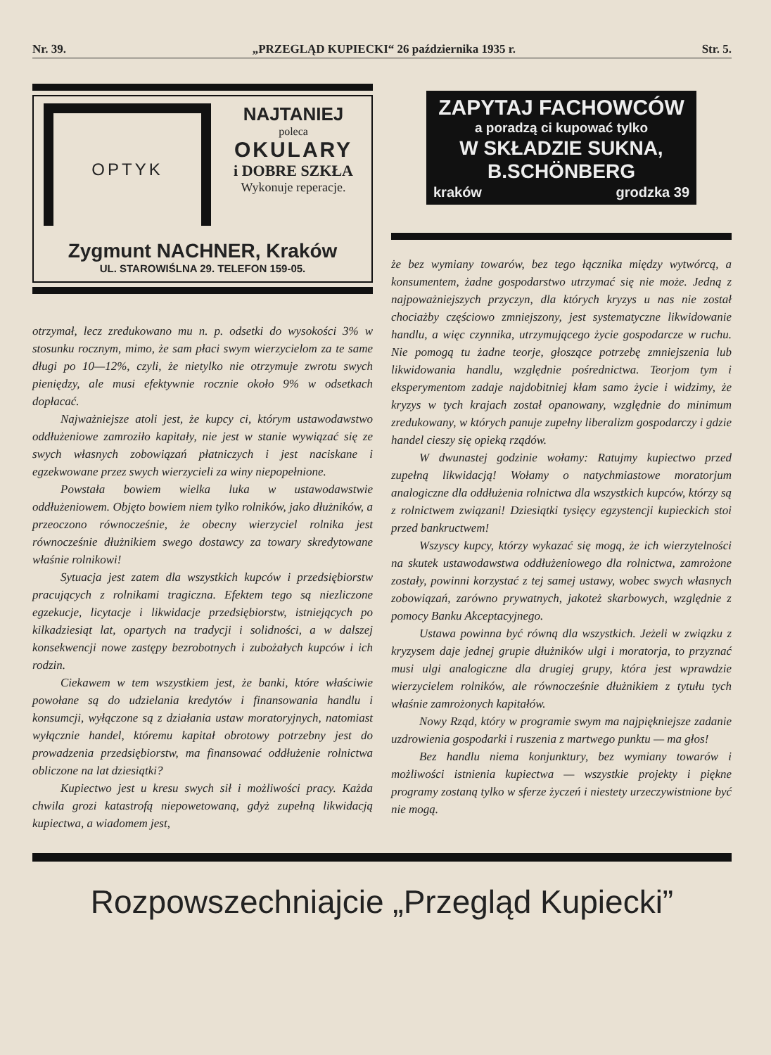Nr. 39. „PRZEGLĄD KUPIECKI“ 26 października 1935 r. Str. 5.
OPTYK
NAJTANIEJ
poleca
OKULARY
i DOBRE SZKŁA
Wykonuje reperacje.
Zygmunt NACHNER, Kraków
UL. STAROWIŚLNA 29. TELEFON 159-05.
otrzymał, lecz zredukowano mu n. p. odsetki do wysokości 3% w stosunku rocznym, mimo, że sam płaci swym wierzycielom za te same długi po 10—12%, czyli, że nietylko nie otrzymuje zwrotu swych pieniędzy, ale musi efektywnie rocznie około 9% w odsetkach dopłacać.
Najważniejsze atoli jest, że kupcy ci, którym ustawodawstwo oddłużeniowe zamroziło kapitały, nie jest w stanie wywiązać się ze swych własnych zobowiązań płatniczych i jest naciskane i egzekwowane przez swych wierzycieli za winy niepopełnione.
Powstała bowiem wielka luka w ustawodawstwie oddłużeniowem. Objęto bowiem niem tylko rolników, jako dłużników, a przeoczono równocześnie, że obecny wierzyciel rolnika jest równocześnie dłużnikiem swego dostawcy za towary skredytowane właśnie rolnikowi!
Sytuacja jest zatem dla wszystkich kupców i przedsiębiorstw pracujących z rolnikami tragiczna. Efektem tego są niezliczone egzekucje, licytacje i likwidacje przedsiębiorstw, istniejących po kilkadziesiąt lat, opartych na tradycji i solidności, a w dalszej konsekwencji nowe zastępy bezrobotnych i zubożałych kupców i ich rodzin.
Ciekawem w tem wszystkiem jest, że banki, które właściwie powołane są do udzielania kredytów i finansowania handlu i konsumcji, wyłączone są z działania ustaw moratoryjnych, natomiast wyłącznie handel, któremu kapitał obrotowy potrzebny jest do prowadzenia przedsiębiorstw, ma finansować oddłużenie rolnictwa obliczone na lat dziesiątki?
Kupiectwo jest u kresu swych sił i możliwości pracy. Każda chwila grozi katastrofą niepowetowaną, gdyż zupełną likwidacją kupiectwa, a wiadomem jest,
ZAPYTAJ FACHOWCÓW
a poradzą ci kupować tylko
W SKŁADZIE SUKNA, B.SCHÖNBERG
kraków grodzka 39
że bez wymiany towarów, bez tego łącznika między wytwórcą, a konsumentem, żadne gospodarstwo utrzymać się nie może. Jedną z najpoważniejszych przyczyn, dla których kryzys u nas nie został chociażby częściowo zmniejszony, jest systematyczne likwidowanie handlu, a więc czynnika, utrzymującego życie gospodarcze w ruchu. Nie pomogą tu żadne teorje, głoszące potrzebę zmniejszenia lub likwidowania handlu, względnie pośrednictwa. Teorjom tym i eksperymentom zadaje najdobitniej kłam samo życie i widzimy, że kryzys w tych krajach został opanowany, względnie do minimum zredukowany, w których panuje zupełny liberalizm gospodarczy i gdzie handel cieszy się opieką rządów.
W dwunastej godzinie wołamy: Ratujmy kupiectwo przed zupełną likwidacją! Wołamy o natychmiastowe moratorjum analogiczne dla oddłużenia rolnictwa dla wszystkich kupców, którzy są z rolnictwem związani! Dziesiątki tysięcy egzystencji kupieckich stoi przed bankructwem!
Wszyscy kupcy, którzy wykazać się mogą, że ich wierzytelności na skutek ustawodawstwa oddłużeniowego dla rolnictwa, zamrożone zostały, powinni korzystać z tej samej ustawy, wobec swych własnych zobowiązań, zarówno prywatnych, jakoteż skarbowych, względnie z pomocy Banku Akceptacyjnego.
Ustawa powinna być równą dla wszystkich. Jeżeli w związku z kryzysem daje jednej grupie dłużników ulgi i moratorja, to przyznać musi ulgi analogiczne dla drugiej grupy, która jest wprawdzie wierzycielem rolników, ale równocześnie dłużnikiem z tytułu tych właśnie zamrożonych kapitałów.
Nowy Rząd, który w programie swym ma najpiękniejsze zadanie uzdrowienia gospodarki i ruszenia z martwego punktu — ma głos!
Bez handlu niema konjunktury, bez wymiany towarów i możliwości istnienia kupiectwa — wszystkie projekty i piękne programy zostaną tylko w sferze życzeń i niestety urzeczywistnione być nie mogą.
Rozpowszechniajcie „Przegląd Kupiecki”